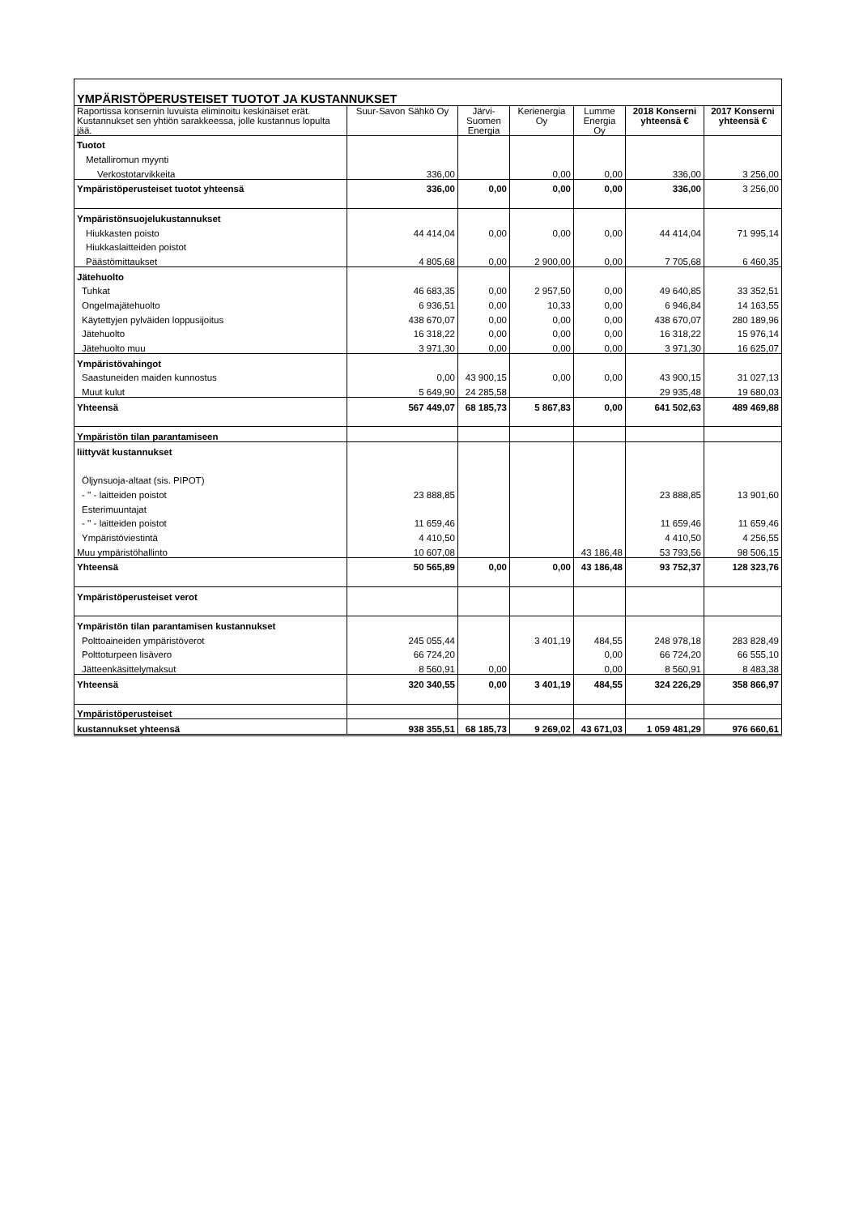| YMPÄRISTÖPERUSTEISET TUOTOT JA KUSTANNUKSET | | | | | | |
| --- | --- | --- | --- | --- | --- | --- |
| Raportissa konsernin luvuista eliminoitu keskinäiset erät. Kustannukset sen yhtiön sarakkeessa, jolle kustannus lopulta jää. | Suur-Savon Sähkö Oy | Järvi-Suomen Energia | Kerienergia Oy | Lumme Energia Oy | 2018 Konserni yhteensä € | 2017 Konserni yhteensä € |
| Tuotot | | | | | | |
| Metalliromun myynti | | | | | | |
| Verkostotarvikkeita | 336,00 | | 0,00 | 0,00 | 336,00 | 3 256,00 |
| Ympäristöperusteiset tuotot yhteensä | 336,00 | 0,00 | 0,00 | 0,00 | 336,00 | 3 256,00 |
| Ympäristönsuojelukustannukset | | | | | | |
| Hiukkasten poisto | 44 414,04 | 0,00 | 0,00 | 0,00 | 44 414,04 | 71 995,14 |
| Hiukkaslaitteiden poistot | | | | | | |
| Päästömittaukset | 4 805,68 | 0,00 | 2 900,00 | 0,00 | 7 705,68 | 6 460,35 |
| Jätehuolto | | | | | | |
| Tuhkat | 46 683,35 | 0,00 | 2 957,50 | 0,00 | 49 640,85 | 33 352,51 |
| Ongelmajätehuolto | 6 936,51 | 0,00 | 10,33 | 0,00 | 6 946,84 | 14 163,55 |
| Käytettyjen pylväiden loppusijoitus | 438 670,07 | 0,00 | 0,00 | 0,00 | 438 670,07 | 280 189,96 |
| Jätehuolto | 16 318,22 | 0,00 | 0,00 | 0,00 | 16 318,22 | 15 976,14 |
| Jätehuolto muu | 3 971,30 | 0,00 | 0,00 | 0,00 | 3 971,30 | 16 625,07 |
| Ympäristövahingot | | | | | | |
| Saastuneiden maiden kunnostus | 0,00 | 43 900,15 | 0,00 | 0,00 | 43 900,15 | 31 027,13 |
| Muut kulut | 5 649,90 | 24 285,58 | | | 29 935,48 | 19 680,03 |
| Yhteensä | 567 449,07 | 68 185,73 | 5 867,83 | 0,00 | 641 502,63 | 489 469,88 |
| Ympäristön tilan parantamiseen | | | | | | |
| liittyvät kustannukset | | | | | | |
| Öljynsuoja-altaat (sis. PIPOT) | | | | | | |
| - '' - laitteiden poistot | 23 888,85 | | | | 23 888,85 | 13 901,60 |
| Esterimuuntajat | | | | | | |
| - '' - laitteiden poistot | 11 659,46 | | | | 11 659,46 | 11 659,46 |
| Ympäristöviestintä | 4 410,50 | | | | 4 410,50 | 4 256,55 |
| Muu ympäristöhallinto | 10 607,08 | | | 43 186,48 | 53 793,56 | 98 506,15 |
| Yhteensä | 50 565,89 | 0,00 | 0,00 | 43 186,48 | 93 752,37 | 128 323,76 |
| Ympäristöperusteiset verot | | | | | | |
| Ympäristön tilan parantamisen kustannukset | | | | | | |
| Polttoaineiden ympäristöverot | 245 055,44 | | 3 401,19 | 484,55 | 248 978,18 | 283 828,49 |
| Polttoturpeen lisävero | 66 724,20 | | | 0,00 | 66 724,20 | 66 555,10 |
| Jätteenkäsittelymaksut | 8 560,91 | 0,00 | | 0,00 | 8 560,91 | 8 483,38 |
| Yhteensä | 320 340,55 | 0,00 | 3 401,19 | 484,55 | 324 226,29 | 358 866,97 |
| Ympäristöperusteiset | | | | | | |
| kustannukset yhteensä | 938 355,51 | 68 185,73 | 9 269,02 | 43 671,03 | 1 059 481,29 | 976 660,61 |